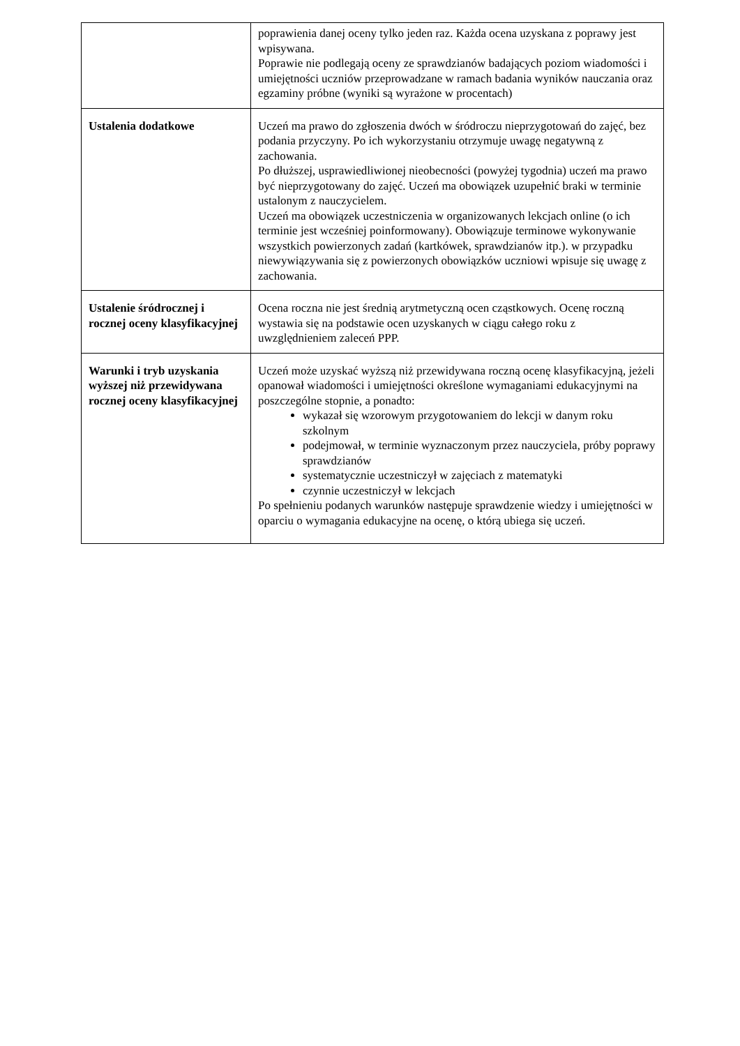| | poprawienia danej oceny tylko jeden raz. Każda ocena uzyskana z poprawy jest wpisywana. Poprawie nie podlegają oceny ze sprawdzianów badających poziom wiadomości i umiejętności uczniów przeprowadzane w ramach badania wyników nauczania oraz egzaminy próbne (wyniki są wyrażone w procentach) |
| Ustalenia dodatkowe | Uczeń ma prawo do zgłoszenia dwóch w śródroczu nieprzygotowań do zajęć, bez podania przyczyny. Po ich wykorzystaniu otrzymuje uwagę negatywną z zachowania. Po dłuższej, usprawiedliwionej nieobecności (powyżej tygodnia) uczeń ma prawo być nieprzygotowany do zajęć. Uczeń ma obowiązek uzupełnić braki w terminie ustalonym z nauczycielem. Uczeń ma obowiązek uczestniczenia w organizowanych lekcjach online (o ich terminie jest wcześniej poinformowany). Obowiązuje terminowe wykonywanie wszystkich powierzonych zadań (kartkówek, sprawdzianów itp.). w przypadku niewywiązywania się z powierzonych obowiązków uczniowi wpisuje się uwagę z zachowania. |
| Ustalenie śródrocznej i rocznej oceny klasyfikacyjnej | Ocena roczna nie jest średnią arytmetyczną ocen cząstkowych. Ocenę roczną wystawia się na podstawie ocen uzyskanych w ciągu całego roku z uwzględnieniem zaleceń PPP. |
| Warunki i tryb uzyskania wyższej niż przewidywana rocznej oceny klasyfikacyjnej | Uczeń może uzyskać wyższą niż przewidywana roczną ocenę klasyfikacyjną, jeżeli opanował wiadomości i umiejętności określone wymaganiami edukacyjnymi na poszczególne stopnie, a ponadto: wykazał się wzorowym przygotowaniem do lekcji w danym roku szkolnym podejmował, w terminie wyznaczonym przez nauczyciela, próby poprawy sprawdzianów systematycznie uczestniczył w zajęciach z matematyki czynnie uczestniczył w lekcjach Po spełnieniu podanych warunków następuje sprawdzenie wiedzy i umiejętności w oparciu o wymagania edukacyjne na ocenę, o którą ubiega się uczeń. |